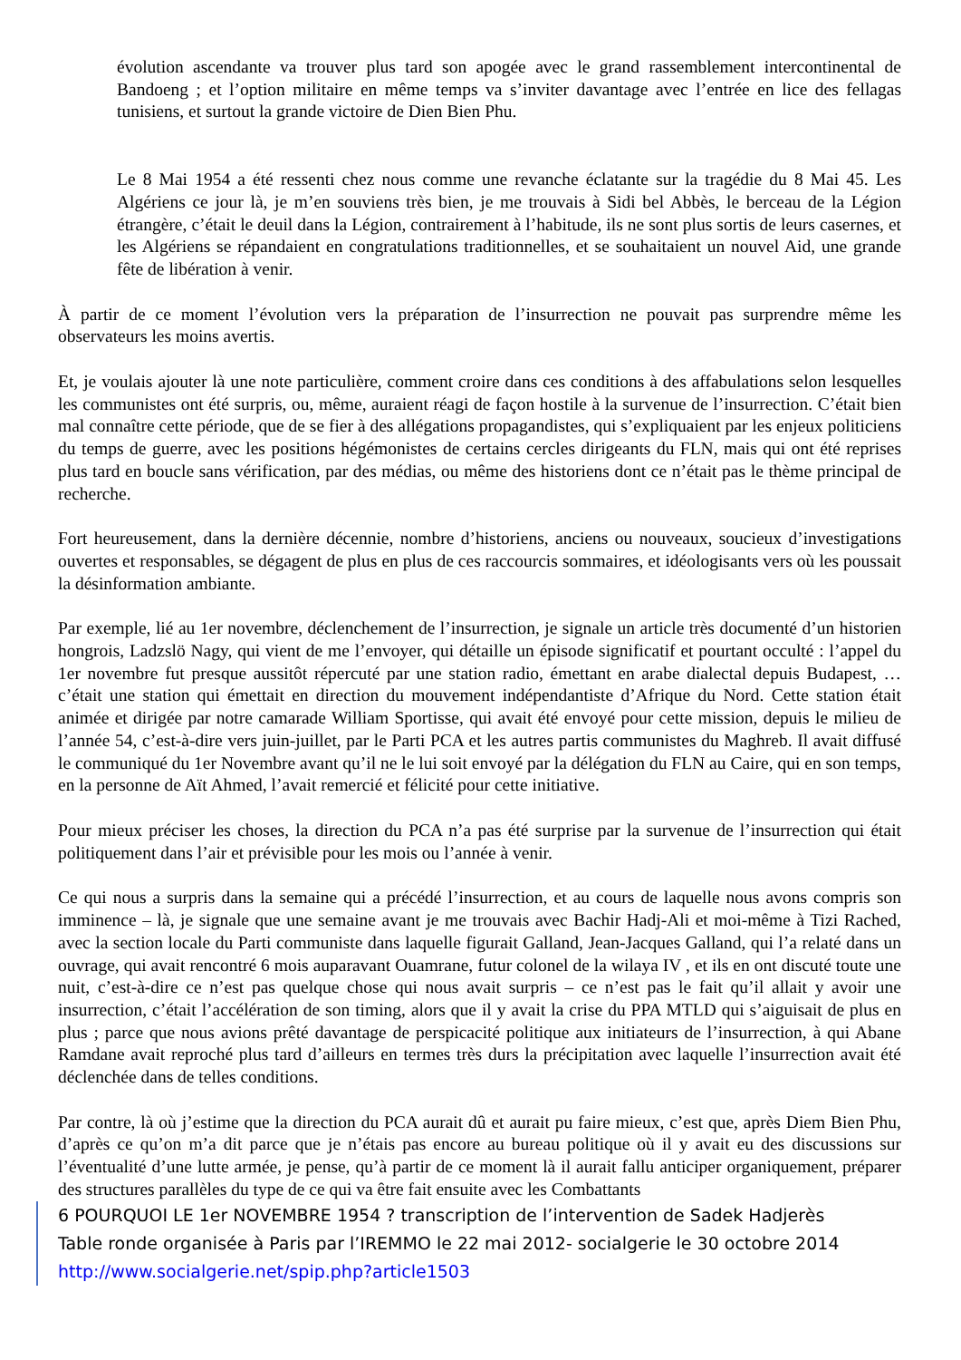évolution ascendante va trouver plus tard son apogée avec le grand rassemblement intercontinental de Bandoeng ; et l’option militaire en même temps va s’inviter davantage avec l’entrée en lice des fellagas tunisiens, et surtout la grande victoire de Dien Bien Phu.
Le 8 Mai 1954 a été ressenti chez nous comme une revanche éclatante sur la tragédie du 8 Mai 45. Les Algériens ce jour là, je m’en souviens très bien, je me trouvais à Sidi bel Abbès, le berceau de la Légion étrangère, c’était le deuil dans la Légion, contrairement à l’habitude, ils ne sont plus sortis de leurs casernes, et les Algériens se répandaient en congratulations traditionnelles, et se souhaitaient un nouvel Aid, une grande fête de libération à venir.
À partir de ce moment l’évolution vers la préparation de l’insurrection ne pouvait pas surprendre même les observateurs les moins avertis.
Et, je voulais ajouter là une note particulière, comment croire dans ces conditions à des affabulations selon lesquelles les communistes ont été surpris, ou, même, auraient réagi de façon hostile à la survenue de l’insurrection. C’était bien mal connaître cette période, que de se fier à des allégations propagandistes, qui s’expliquaient par les enjeux politiciens du temps de guerre, avec les positions hégémonistes de certains cercles dirigeants du FLN, mais qui ont été reprises plus tard en boucle sans vérification, par des médias, ou même des historiens dont ce n’était pas le thème principal de recherche.
Fort heureusement, dans la dernière décennie, nombre d’historiens, anciens ou nouveaux, soucieux d’investigations ouvertes et responsables, se dégagent de plus en plus de ces raccourcis sommaires, et idéologisants vers où les poussait la désinformation ambiante.
Par exemple, lié au 1er novembre, déclenchement de l’insurrection, je signale un article très documenté d’un historien hongrois, Ladzslö Nagy, qui vient de me l’envoyer, qui détaille un épisode significatif et pourtant occulté : l’appel du 1er novembre fut presque aussitôt répercuté par une station radio, émettant en arabe dialectal depuis Budapest, … c’était une station qui émettait en direction du mouvement indépendantiste d’Afrique du Nord. Cette station était animée et dirigée par notre camarade William Sportisse, qui avait été envoyé pour cette mission, depuis le milieu de l’année 54, c’est-à-dire vers juin-juillet, par le Parti PCA et les autres partis communistes du Maghreb. Il avait diffusé le communiqué du 1er Novembre avant qu’il ne le lui soit envoyé par la délégation du FLN au Caire, qui en son temps, en la personne de Aït Ahmed, l’avait remercié et félicité pour cette initiative.
Pour mieux préciser les choses, la direction du PCA n’a pas été surprise par la survenue de l’insurrection qui était politiquement dans l’air et prévisible pour les mois ou l’année à venir.
Ce qui nous a surpris dans la semaine qui a précédé l’insurrection, et au cours de laquelle nous avons compris son imminence – là, je signale que une semaine avant je me trouvais avec Bachir Hadj-Ali et moi-même à Tizi Rached, avec la section locale du Parti communiste dans laquelle figurait Galland, Jean-Jacques Galland, qui l’a relaté dans un ouvrage, qui avait rencontré 6 mois auparavant Ouamrane, futur colonel de la wilaya IV , et ils en ont discuté toute une nuit, c’est-à-dire ce n’est pas quelque chose qui nous avait surpris – ce n’est pas le fait qu’il allait y avoir une insurrection, c’était l’accélération de son timing, alors que il y avait la crise du PPA MTLD qui s’aiguisait de plus en plus ; parce que nous avions prêté davantage de perspicacité politique aux initiateurs de l’insurrection, à qui Abane Ramdane avait reproché plus tard d’ailleurs en termes très durs la précipitation avec laquelle l’insurrection avait été déclenchée dans de telles conditions.
Par contre, là où j’estime que la direction du PCA aurait dû et aurait pu faire mieux, c’est que, après Diem Bien Phu, d’après ce qu’on m’a dit parce que je n’étais pas encore au bureau politique où il y avait eu des discussions sur l’éventualité d’une lutte armée, je pense, qu’à partir de ce moment là il aurait fallu anticiper organiquement, préparer des structures parallèles du type de ce qui va être fait ensuite avec les Combattants
6 POURQUOI LE 1er NOVEMBRE 1954 ? transcription de l’intervention de Sadek Hadjerès
Table ronde organisée à Paris par l’IREMMO le 22 mai 2012- socialgerie le 30 octobre 2014
http://www.socialgerie.net/spip.php?article1503